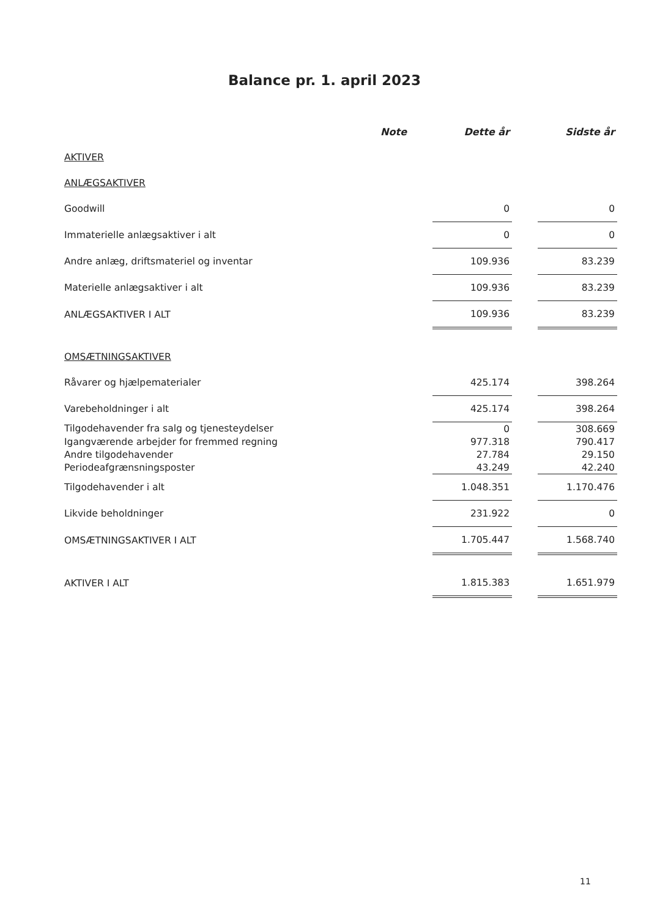Balance pr. 1. april 2023
| | Note | | Dette år | | Sidste år |
| --- | --- | --- | --- | --- | --- |
| AKTIVER | | | | | |
| ANLÆGSAKTIVER | | | | | |
| Goodwill | | | 0 | | 0 |
| Immaterielle anlægsaktiver i alt | | | 0 | | 0 |
| Andre anlæg, driftsmateriel og inventar | | | 109.936 | | 83.239 |
| Materielle anlægsaktiver i alt | | | 109.936 | | 83.239 |
| ANLÆGSAKTIVER I ALT | | | 109.936 | | 83.239 |
| OMSÆTNINGSAKTIVER | | | | | |
| Råvarer og hjælpematerialer | | | 425.174 | | 398.264 |
| Varebeholdninger i alt | | | 425.174 | | 398.264 |
| Tilgodehavender fra salg og tjenesteydelser | | | 0 | | 308.669 |
| Igangværende arbejder for fremmed regning | | | 977.318 | | 790.417 |
| Andre tilgodehavender | | | 27.784 | | 29.150 |
| Periodeafgrænsningsposter | | | 43.249 | | 42.240 |
| Tilgodehavender i alt | | | 1.048.351 | | 1.170.476 |
| Likvide beholdninger | | | 231.922 | | 0 |
| OMSÆTNINGSAKTIVER I ALT | | | 1.705.447 | | 1.568.740 |
| AKTIVER I ALT | | | 1.815.383 | | 1.651.979 |
11